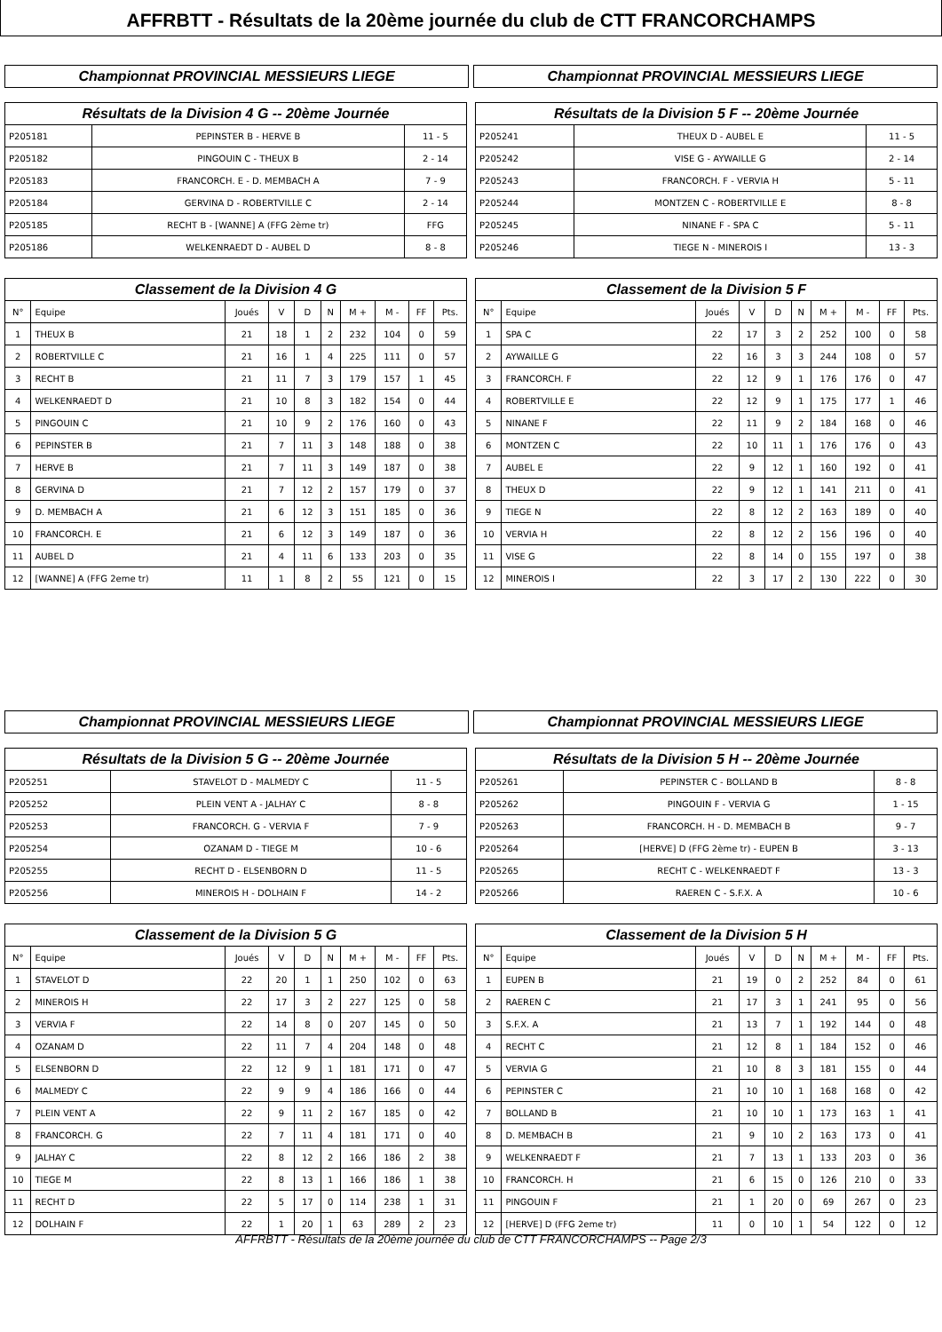AFFRBTT - Résultats de la 20ème journée du club de CTT FRANCORCHAMPS
Championnat PROVINCIAL MESSIEURS LIEGE Championnat PROVINCIAL MESSIEURS LIEGE
| Résultats de la Division 4 G -- 20ème Journée | | |
| --- | --- | --- |
| P205181 | PEPINSTER B - HERVE B | 11 - 5 |
| P205182 | PINGOUIN C - THEUX B | 2 - 14 |
| P205183 | FRANCORCH. E - D. MEMBACH A | 7 - 9 |
| P205184 | GERVINA D - ROBERTVILLE C | 2 - 14 |
| P205185 | RECHT B - [WANNE] A (FFG 2ème tr) | FFG |
| P205186 | WELKENRAEDT D - AUBEL D | 8 - 8 |
| Résultats de la Division 5 F -- 20ème Journée | | |
| --- | --- | --- |
| P205241 | THEUX D - AUBEL E | 11 - 5 |
| P205242 | VISE G - AYWAILLE G | 2 - 14 |
| P205243 | FRANCORCH. F - VERVIA H | 5 - 11 |
| P205244 | MONTZEN C - ROBERTVILLE E | 8 - 8 |
| P205245 | NINANE F - SPA C | 5 - 11 |
| P205246 | TIEGE N - MINEROIS I | 13 - 3 |
| Classement de la Division 4 G | | | | | | | | | |
| --- | --- | --- | --- | --- | --- | --- | --- | --- | --- |
| N° | Equipe | Joués | V | D | N | M + | M - | FF | Pts. |
| 1 | THEUX B | 21 | 18 | 1 | 2 | 232 | 104 | 0 | 59 |
| 2 | ROBERTVILLE C | 21 | 16 | 1 | 4 | 225 | 111 | 0 | 57 |
| 3 | RECHT B | 21 | 11 | 7 | 3 | 179 | 157 | 1 | 45 |
| 4 | WELKENRAEDT D | 21 | 10 | 8 | 3 | 182 | 154 | 0 | 44 |
| 5 | PINGOUIN C | 21 | 10 | 9 | 2 | 176 | 160 | 0 | 43 |
| 6 | PEPINSTER B | 21 | 7 | 11 | 3 | 148 | 188 | 0 | 38 |
| 7 | HERVE B | 21 | 7 | 11 | 3 | 149 | 187 | 0 | 38 |
| 8 | GERVINA D | 21 | 7 | 12 | 2 | 157 | 179 | 0 | 37 |
| 9 | D. MEMBACH A | 21 | 6 | 12 | 3 | 151 | 185 | 0 | 36 |
| 10 | FRANCORCH. E | 21 | 6 | 12 | 3 | 149 | 187 | 0 | 36 |
| 11 | AUBEL D | 21 | 4 | 11 | 6 | 133 | 203 | 0 | 35 |
| 12 | [WANNE] A (FFG 2eme tr) | 11 | 1 | 8 | 2 | 55 | 121 | 0 | 15 |
| Classement de la Division 5 F | | | | | | | | | |
| --- | --- | --- | --- | --- | --- | --- | --- | --- | --- |
| N° | Equipe | Joués | V | D | N | M + | M - | FF | Pts. |
| 1 | SPA C | 22 | 17 | 3 | 2 | 252 | 100 | 0 | 58 |
| 2 | AYWAILLE G | 22 | 16 | 3 | 3 | 244 | 108 | 0 | 57 |
| 3 | FRANCORCH. F | 22 | 12 | 9 | 1 | 176 | 176 | 0 | 47 |
| 4 | ROBERTVILLE E | 22 | 12 | 9 | 1 | 175 | 177 | 1 | 46 |
| 5 | NINANE F | 22 | 11 | 9 | 2 | 184 | 168 | 0 | 46 |
| 6 | MONTZEN C | 22 | 10 | 11 | 1 | 176 | 176 | 0 | 43 |
| 7 | AUBEL E | 22 | 9 | 12 | 1 | 160 | 192 | 0 | 41 |
| 8 | THEUX D | 22 | 9 | 12 | 1 | 141 | 211 | 0 | 41 |
| 9 | TIEGE N | 22 | 8 | 12 | 2 | 163 | 189 | 0 | 40 |
| 10 | VERVIA H | 22 | 8 | 12 | 2 | 156 | 196 | 0 | 40 |
| 11 | VISE G | 22 | 8 | 14 | 0 | 155 | 197 | 0 | 38 |
| 12 | MINEROIS I | 22 | 3 | 17 | 2 | 130 | 222 | 0 | 30 |
Championnat PROVINCIAL MESSIEURS LIEGE Championnat PROVINCIAL MESSIEURS LIEGE
| Résultats de la Division 5 G -- 20ème Journée | | |
| --- | --- | --- |
| P205251 | STAVELOT D - MALMEDY C | 11 - 5 |
| P205252 | PLEIN VENT A - JALHAY C | 8 - 8 |
| P205253 | FRANCORCH. G - VERVIA F | 7 - 9 |
| P205254 | OZANAM D - TIEGE M | 10 - 6 |
| P205255 | RECHT D - ELSENBORN D | 11 - 5 |
| P205256 | MINEROIS H - DOLHAIN F | 14 - 2 |
| Résultats de la Division 5 H -- 20ème Journée | | |
| --- | --- | --- |
| P205261 | PEPINSTER C - BOLLAND B | 8 - 8 |
| P205262 | PINGOUIN F - VERVIA G | 1 - 15 |
| P205263 | FRANCORCH. H - D. MEMBACH B | 9 - 7 |
| P205264 | [HERVE] D (FFG 2ème tr) - EUPEN B | 3 - 13 |
| P205265 | RECHT C - WELKENRAEDT F | 13 - 3 |
| P205266 | RAEREN C - S.F.X. A | 10 - 6 |
| Classement de la Division 5 G | | | | | | | | | |
| --- | --- | --- | --- | --- | --- | --- | --- | --- | --- |
| N° | Equipe | Joués | V | D | N | M + | M - | FF | Pts. |
| 1 | STAVELOT D | 22 | 20 | 1 | 1 | 250 | 102 | 0 | 63 |
| 2 | MINEROIS H | 22 | 17 | 3 | 2 | 227 | 125 | 0 | 58 |
| 3 | VERVIA F | 22 | 14 | 8 | 0 | 207 | 145 | 0 | 50 |
| 4 | OZANAM D | 22 | 11 | 7 | 4 | 204 | 148 | 0 | 48 |
| 5 | ELSENBORN D | 22 | 12 | 9 | 1 | 181 | 171 | 0 | 47 |
| 6 | MALMEDY C | 22 | 9 | 9 | 4 | 186 | 166 | 0 | 44 |
| 7 | PLEIN VENT A | 22 | 9 | 11 | 2 | 167 | 185 | 0 | 42 |
| 8 | FRANCORCH. G | 22 | 7 | 11 | 4 | 181 | 171 | 0 | 40 |
| 9 | JALHAY C | 22 | 8 | 12 | 2 | 166 | 186 | 2 | 38 |
| 10 | TIEGE M | 22 | 8 | 13 | 1 | 166 | 186 | 1 | 38 |
| 11 | RECHT D | 22 | 5 | 17 | 0 | 114 | 238 | 1 | 31 |
| 12 | DOLHAIN F | 22 | 1 | 20 | 1 | 63 | 289 | 2 | 23 |
| Classement de la Division 5 H | | | | | | | | | |
| --- | --- | --- | --- | --- | --- | --- | --- | --- | --- |
| N° | Equipe | Joués | V | D | N | M + | M - | FF | Pts. |
| 1 | EUPEN B | 21 | 19 | 0 | 2 | 252 | 84 | 0 | 61 |
| 2 | RAEREN C | 21 | 17 | 3 | 1 | 241 | 95 | 0 | 56 |
| 3 | S.F.X. A | 21 | 13 | 7 | 1 | 192 | 144 | 0 | 48 |
| 4 | RECHT C | 21 | 12 | 8 | 1 | 184 | 152 | 0 | 46 |
| 5 | VERVIA G | 21 | 10 | 8 | 3 | 181 | 155 | 0 | 44 |
| 6 | PEPINSTER C | 21 | 10 | 10 | 1 | 168 | 168 | 0 | 42 |
| 7 | BOLLAND B | 21 | 10 | 10 | 1 | 173 | 163 | 1 | 41 |
| 8 | D. MEMBACH B | 21 | 9 | 10 | 2 | 163 | 173 | 0 | 41 |
| 9 | WELKENRAEDT F | 21 | 7 | 13 | 1 | 133 | 203 | 0 | 36 |
| 10 | FRANCORCH. H | 21 | 6 | 15 | 0 | 126 | 210 | 0 | 33 |
| 11 | PINGOUIN F | 21 | 1 | 20 | 0 | 69 | 267 | 0 | 23 |
| 12 | [HERVE] D (FFG 2eme tr) | 11 | 0 | 10 | 1 | 54 | 122 | 0 | 12 |
AFFRBTT - Résultats de la 20ème journée du club de CTT FRANCORCHAMPS -- Page 2/3